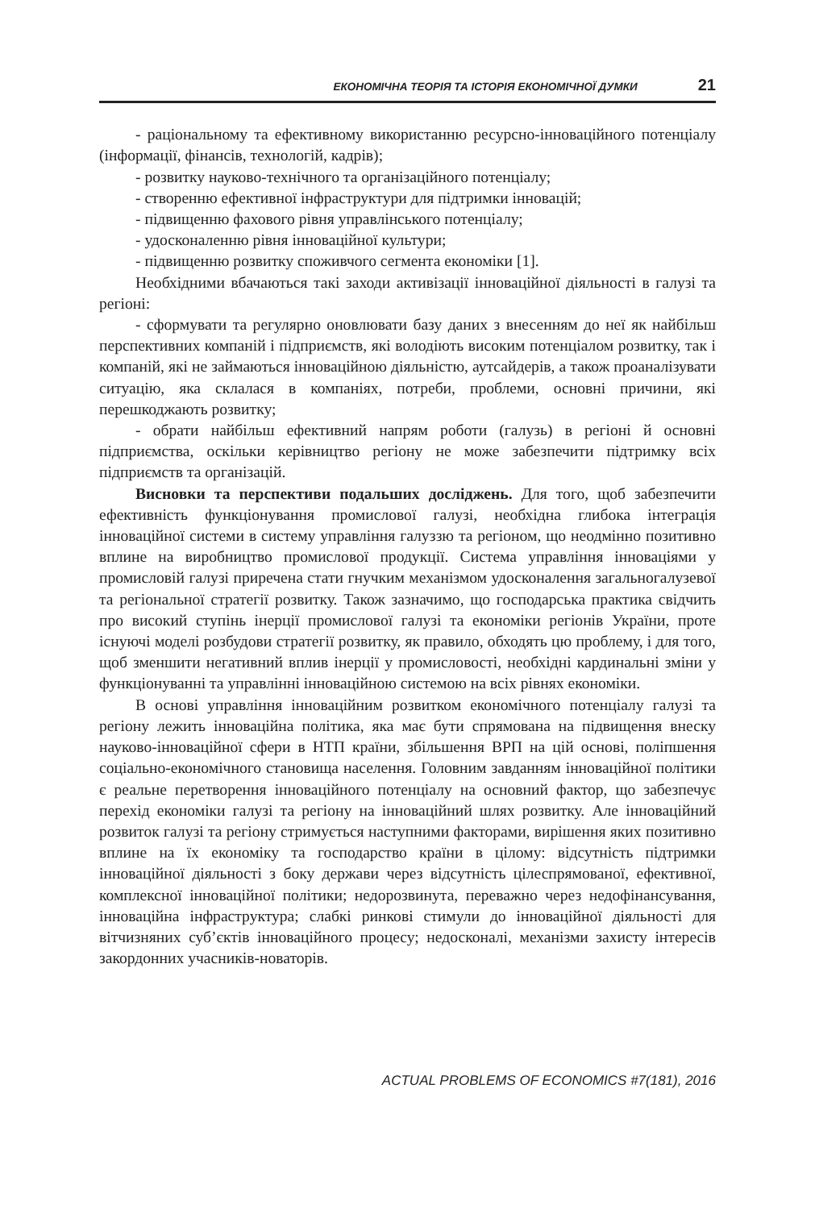ЕКОНОМІЧНА ТЕОРІЯ ТА ІСТОРІЯ ЕКОНОМІЧНОЇ ДУМКИ 21
- раціональному та ефективному використанню ресурсно-інноваційного потенціалу (інформації, фінансів, технологій, кадрів);
- розвитку науково-технічного та організаційного потенціалу;
- створенню ефективної інфраструктури для підтримки інновацій;
- підвищенню фахового рівня управлінського потенціалу;
- удосконаленню рівня інноваційної культури;
- підвищенню розвитку споживчого сегмента економіки [1].
Необхідними вбачаються такі заходи активізації інноваційної діяльності в галузі та регіоні:
- сформувати та регулярно оновлювати базу даних з внесенням до неї як найбільш перспективних компаній і підприємств, які володіють високим потенціалом розвитку, так і компаній, які не займаються інноваційною діяльністю, аутсайдерів, а також проаналізувати ситуацію, яка склалася в компаніях, потреби, проблеми, основні причини, які перешкоджають розвитку;
- обрати найбільш ефективний напрям роботи (галузь) в регіоні й основні підприємства, оскільки керівництво регіону не може забезпечити підтримку всіх підприємств та організацій.
Висновки та перспективи подальших досліджень. Для того, щоб забезпечити ефективність функціонування промислової галузі, необхідна глибока інтеграція інноваційної системи в систему управління галуззю та регіоном, що неодмінно позитивно вплине на виробництво промислової продукції. Система управління інноваціями у промисловій галузі приречена стати гнучким механізмом удосконалення загальногалузевої та регіональної стратегії розвитку. Також зазначимо, що господарська практика свідчить про високий ступінь інерції промислової галузі та економіки регіонів України, проте існуючі моделі розбудови стратегії розвитку, як правило, обходять цю проблему, і для того, щоб зменшити негативний вплив інерції у промисловості, необхідні кардинальні зміни у функціонуванні та управлінні інноваційною системою на всіх рівнях економіки.
В основі управління інноваційним розвитком економічного потенціалу галузі та регіону лежить інноваційна політика, яка має бути спрямована на підвищення внеску науково-інноваційної сфери в НТП країни, збільшення ВРП на цій основі, поліпшення соціально-економічного становища населення. Головним завданням інноваційної політики є реальне перетворення інноваційного потенціалу на основний фактор, що забезпечує перехід економіки галузі та регіону на інноваційний шлях розвитку. Але інноваційний розвиток галузі та регіону стримується наступними факторами, вирішення яких позитивно вплине на їх економіку та господарство країни в цілому: відсутність підтримки інноваційної діяльності з боку держави через відсутність цілеспрямованої, ефективної, комплексної інноваційної політики; недорозвинута, переважно через недофінансування, інноваційна інфраструктура; слабкі ринкові стимули до інноваційної діяльності для вітчизняних суб’єктів інноваційного процесу; недосконалі, механізми захисту інтересів закордонних учасників-новаторів.
ACTUAL PROBLEMS OF ECONOMICS #7(181), 2016